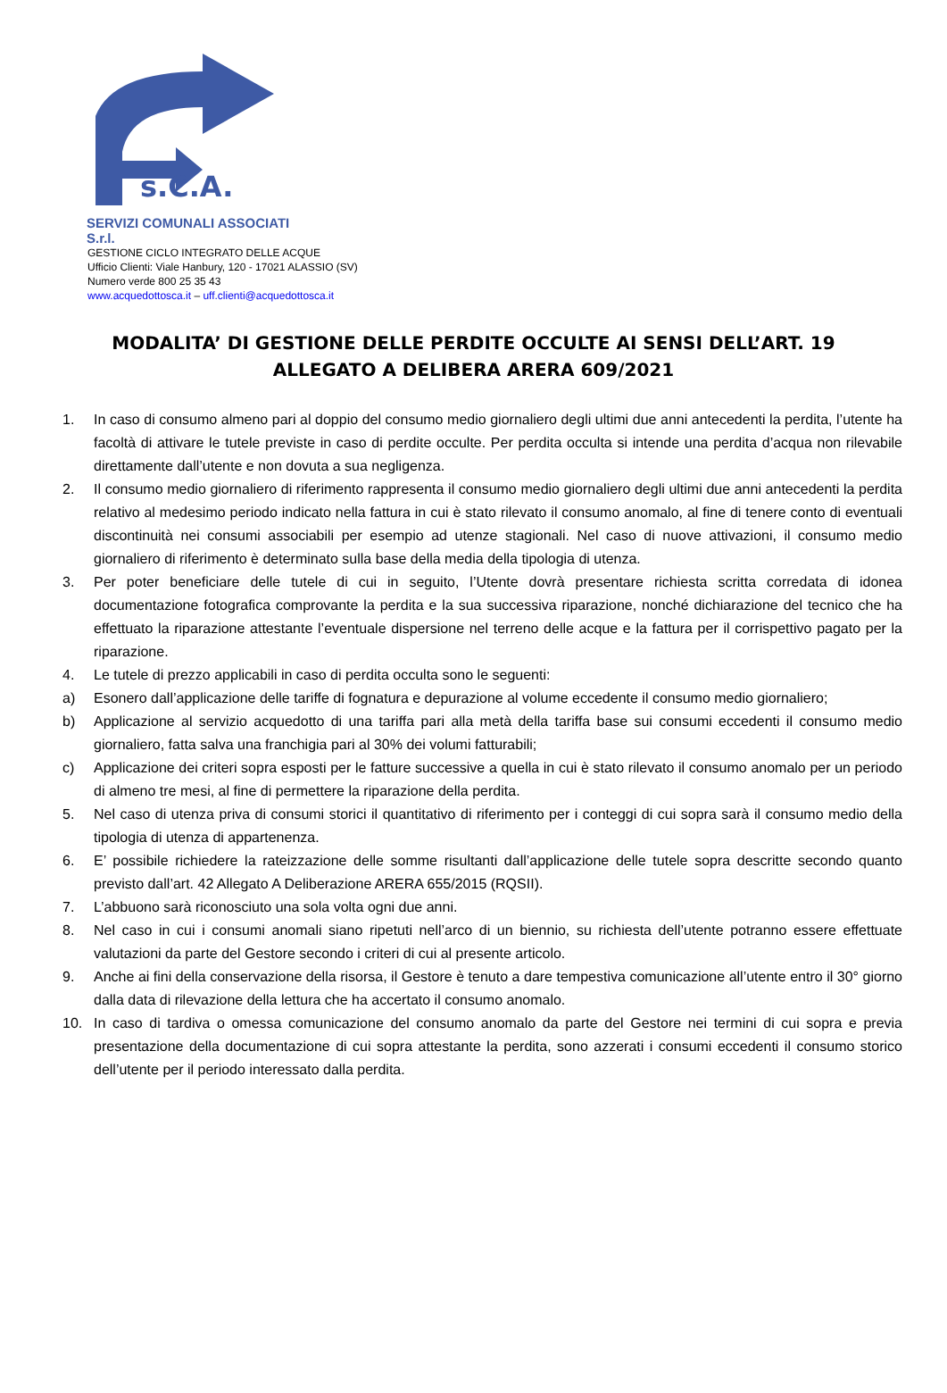s.C.A.
SERVIZI COMUNALI ASSOCIATI S.r.l.
GESTIONE CICLO INTEGRATO DELLE ACQUE
Ufficio Clienti: Viale Hanbury, 120 - 17021 ALASSIO (SV)
Numero verde 800 25 35 43
www.acquedottosca.it – uff.clienti@acquedottosca.it
MODALITA’ DI GESTIONE DELLE PERDITE OCCULTE AI SENSI DELL’ART. 19 ALLEGATO A DELIBERA ARERA 609/2021
1. In caso di consumo almeno pari al doppio del consumo medio giornaliero degli ultimi due anni antecedenti la perdita, l’utente ha facoltà di attivare le tutele previste in caso di perdite occulte. Per perdita occulta si intende una perdita d’acqua non rilevabile direttamente dall’utente e non dovuta a sua negligenza.
2. Il consumo medio giornaliero di riferimento rappresenta il consumo medio giornaliero degli ultimi due anni antecedenti la perdita relativo al medesimo periodo indicato nella fattura in cui è stato rilevato il consumo anomalo, al fine di tenere conto di eventuali discontinuità nei consumi associabili per esempio ad utenze stagionali. Nel caso di nuove attivazioni, il consumo medio giornaliero di riferimento è determinato sulla base della media della tipologia di utenza.
3. Per poter beneficiare delle tutele di cui in seguito, l’Utente dovrà presentare richiesta scritta corredata di idonea documentazione fotografica comprovante la perdita e la sua successiva riparazione, nonché dichiarazione del tecnico che ha effettuato la riparazione attestante l’eventuale dispersione nel terreno delle acque e la fattura per il corrispettivo pagato per la riparazione.
4. Le tutele di prezzo applicabili in caso di perdita occulta sono le seguenti:
a) Esonero dall’applicazione delle tariffe di fognatura e depurazione al volume eccedente il consumo medio giornaliero;
b) Applicazione al servizio acquedotto di una tariffa pari alla metà della tariffa base sui consumi eccedenti il consumo medio giornaliero, fatta salva una franchigia pari al 30% dei volumi fatturabili;
c) Applicazione dei criteri sopra esposti per le fatture successive a quella in cui è stato rilevato il consumo anomalo per un periodo di almeno tre mesi, al fine di permettere la riparazione della perdita.
5. Nel caso di utenza priva di consumi storici il quantitativo di riferimento per i conteggi di cui sopra sarà il consumo medio della tipologia di utenza di appartenenza.
6. E’ possibile richiedere la rateizzazione delle somme risultanti dall’applicazione delle tutele sopra descritte secondo quanto previsto dall’art. 42 Allegato A Deliberazione ARERA 655/2015 (RQSII).
7. L’abbuono sarà riconosciuto una sola volta ogni due anni.
8. Nel caso in cui i consumi anomali siano ripetuti nell’arco di un biennio, su richiesta dell’utente potranno essere effettuate valutazioni da parte del Gestore secondo i criteri di cui al presente articolo.
9. Anche ai fini della conservazione della risorsa, il Gestore è tenuto a dare tempestiva comunicazione all’utente entro il 30° giorno dalla data di rilevazione della lettura che ha accertato il consumo anomalo.
10. In caso di tardiva o omessa comunicazione del consumo anomalo da parte del Gestore nei termini di cui sopra e previa presentazione della documentazione di cui sopra attestante la perdita, sono azzerati i consumi eccedenti il consumo storico dell’utente per il periodo interessato dalla perdita.